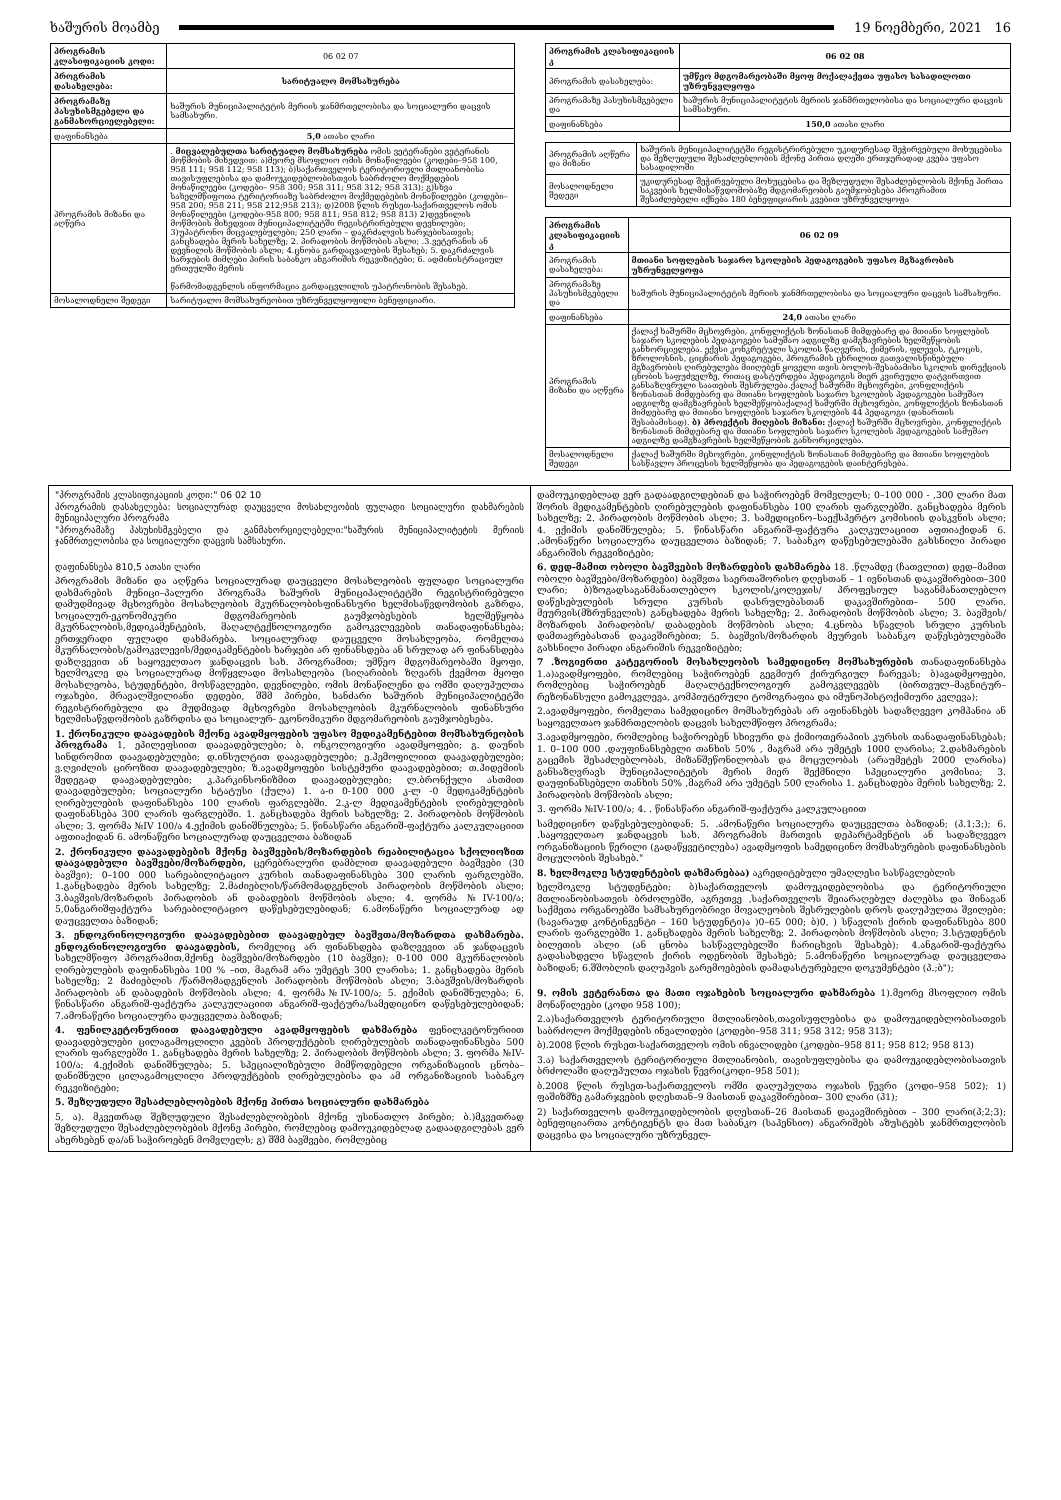ხაშურის მოამბე 19 ნოემბერი, 2021 16
| პროგრამის კლასიფიკაციის კოდი: | 06 02 07 |
| პროგრამის დასახელება: | სარიტუალო მომსახურება |
| პროგრამაზე პასუხისმგებელი და განმახორციელებელი: | ხაშურის მუნიციპალიტეტის მერიის ჯანმრთელობისა და სოციალური დაცვის სამსახური. |
| დაფინანსება | 5,0 ათასი ლარი |
| პროგრამის მიზანი და აღწერა | . მიცვალებულთა სარიტუალო მომსახურება ომის ვეტერანები ვეტერანის მოწმობის მიხედვით: ა)მეორე მსოფლიო ომის მონაწილეები (კოდები–958 100, 958 111; 958 112; 958 113); ბ)საქართველოს ტერიტორიული მთლიანობისა თავისუფლებისა და დამოუკიდებლობისთვის საბრძოლო მოქმედების მონაწილეები (კოდები– 958 300; 958 311; 958 312; 958 313); გ)სხვა სახელმწიფოთა ტერიტორიაზე საბრძოლო მოქმედებების მონაწილეები (კოდები–958 200; 958 211; 958 212;958 213); დ)2008 წლის რუსეთ-საქართველოს ომის მონაწილეები (კოდები-958 800; 958 811; 958 812; 958 813) 2)დევნილის მოწმობის მიხედვით მუნიციპალიტეტში რეგისტრირებული დევნილები; 3)უპატრონო მიცვალებულები; 250 ლარი – დაკრძალვის ხარჯებისათვის; განცხადება მერის სახელზე; 2. პირადობის მოწმობის ასლი; .3.ვეტერანის ან დევნილის მოწმობის ასლი; 4.ცნობა გარდაცვალების შესახებ; 5. დაკრძალვის ხარჯების მიმღები პირის საბანკო ანგარიშის რეკვიზიტები; 6. ადმინისტრაციულ ერთეულში მერის წარმომადგენლის ინფორმაცია გარდაცვლილის უპატრონობის შესახებ. |
| მოსალოდნელი შედეგი | სარიტუალო მომსახურეობით უზრუნველყოფილი ბენეფიციარი. |
| პროგრამის კლასიფიკაციის კ | 06 02 08 |
| --- | --- |
| პროგრამის დასახელება: | უმწეო მდგომარეობაში მყოფ მოქალაქეთა უფასო სასადილოთი უზრუნველყოფა |
| პროგრამაზე პასუხისმგებელი და | ხაშურის მუნიციპალიტეტის მერიის ჯანმრთელობისა და სოციალური დაცვის სამსახური. |
| დაფინანსება | 150,0 ათასი ლარი |
| პროგრამის აღწერა და მიზანი | ხაშურის მუნიციპალიტეტში რეგისტრირებული უკიდურესად შეჭირვებული მოხუცებისა და შეზღუდული შესაძლებლობის მქონე პირთა დღეში ერთჯერადად კვება უფასო სასადილოში |
| მოსალოდნელი შედეგი | უკიდურესად შეჭირვებული მოხუცებისა და შეზღუდული შესაძლებლობის მქონე პირთა საკვების ხელმისაწვდომობაზე მდგომარეობის გაუმჯობესება პროგრამით შესაძლებელი იქნება 180 ბენეფიციარის კვებით უზრუნველყოფა |
| პროგრამის კლასიფიკაციის კ | 06 02 09 |
| --- | --- |
| პროგრამის დასახელება: | მთიანი სოფლების საჯარო სკოლების პედაგოგების უფასო მგზავრობის უზრუნველყოფა |
| პროგრამაზე პასუხისმგებელი და | ხაშურის მუნიციპალიტეტის მერიის ჯანმრთელობისა და სოციალური დაცვის სამსახური. |
| დაფინანსება | 24,0 ათასი ლარი |
| პროგრამის მიზანი და აღწერა | ქალაქ ხაშურში მცხოვრები, კონფლიქტის ზონასთან მიმდებარე და მთიანი სოფლების საჯარო სკოლების პედაგოგები სამუშაო ადგილზე დამგზავრების ხელშეწყობის განხორციელება. ექვსი კონკრეტული სკოლის წაღვერის, ქიმერის, ფლევის, ტკოცის, ზროლოსნის, ციცნარის პედაგოგები, პროგრამის ცხრილით გათვალისწინებული მგზავრობის ღირებულება მიიღებენ ყოველი თვის ბოლოს-შესაბამისი სკოლის დირექციის ცნობის საფუძველზე, რითაც დასტურდება პედაგოგის მიერ კვირეული დატვირთვით განსაზღვრული საათების შესრულება.ქალაქ ხაშურში მცხოვრები, კონფლიქტის ზონასთან მიმდებარე და მთიანი სოფლების საჯარო სკოლების პედაგოგები სამუშაო ადგილზე დამგზავრების ხელშეწყობაქალაქ ხაშურში მცხოვრები, კონფლიქტის ზონასთან მიმდებარე და მთიანი სოფლების საჯარო სკოლების 44 პედაგოგი (დანართის შესაბამისად). ბ) პროექტის მიღების მიზანი: ქალაქ ხაშურში მცხოვრები, კონფლიქტის ზონასთან მიმდებარე და მთიანი სოფლების საჯარო სკოლების პედაგოგების სამუშაო ადგილზე დამგზავრების ხელშეწყობის განხორციელება. |
| მოსალოდნელი შედეგი | ქალაქ ხაშურში მცხოვრები, კონფლიქტის ზონასთან მიმდებარე და მთიანი სოფლების სასწავლო პროცესის ხელშეწყობა და პედაგოგების დაინტერესება. |
"პროგრამის კლასიფიკაციის კოდი:" 06 02 10
პროგრამის დასახელება: სოციალურად დაუცველი მოსახლეობის ფულადი სოციალური დახმარების მუნიციპალური პროგრამა
"პროგრამაზე პასუხისმგებელი და განმახორციელებელი:"ხაშურის მუნიციპალიტეტის მერიის ჯანმრთელობისა და სოციალური დაცვის სამსახური.
დაფინანსება 810,5 ათასი ლარი
პროგრამის მიზანი და აღწერა სოციალურად დაუცველი მოსახლეობის ფულადი სოციალური დახმარების მუნიცი–პალური პროგრამა ხაშურის მუნიციპალიტეტში რეგისტრირებული დამუდმივად მცხოვრები მოსახლეობის მკურნალობისფინანსური ხელმისაწვდომობის გაზრდა, სოციალურ-ეკონომიკური მდგომარეობის გაუმჯობესების ხელშეწყობა მკურნალობის,მედიკამენტების, მაღალტექნოლოგიური გამოკვლევების თანადაფინანსება; ერთჯერადი ფულადი დახმარება. სოციალურად დაუცველი მოსახლეობა, რომელთა მკურნალობის/გამოკვლევის/მედიკამენტების ხარჯები არ ფინანსდება ან სრულად არ ფინანსდება დაზღვევით ან საყოველთაო ჯანდაცვის სახ. პროგრამით; უმწეო მდგომარეობაში მყოფი, ხელმოკლე და სოციალურად მოწყვლადი მოსახლეობა (სიღარიბის ზღვარს ქვემოთ მყოფი მოსახლეობა, სტუდენტები, მოსწავლეები, დევნილები, ომის მონაწილენი და ომში დაღუპულთა ოჯახები, მრავალშვილიანი დედები, შშმ პირები, ხანძარი ხაშურის მუნიციპალიტეტში რეგისტრირებული და მუდმივად მცხოვრები მოსახლეობის მკურნალობის ფინანსური ხელმისაწვდომობის გაზრდისა და სოციალურ- ეკონომიკური მდგომარეობის გაუმჯობესება.
1. ქრონიკული დაავადების მქონე ავადმყოფების უფასო მედიკამენტებით მომსახურეობის პროგრამა 1, ეპილეფსიით დაავადებულები; ბ. ონკოლოგიური ავადმყოფები; გ. დაუნის სინდრომით დაავადებულები; დ.ინსულტით დაავადებულები; ე.ჰემოფილიით დაავადებულები; ვ.ღვიძლის ციროზით დაავადებულები; ზ.ავადმყოფები სისტემური დაავადებებით; თ.ჰიდემიის შედეგად დაავადებულები; კ.პარკინსონიზმით დაავადებულები; ლ.ბრონქული ასთმით დაავადებულები; სოციალური სტატუსი (ქულა) 1. ა-ი 0-100 000 კ-ლ -0 მედიკამენტების ღირებულების დაფინანსება 100 ლარის ფარგლებში. 2.კ-ლ მედიკამენტების ღირებულების დაფინანსება 300 ლარის ფარგლებში. 1. განცხადება მერის სახელზე; 2. პირადობის მოწმობის ასლი; 3. ფორმა №IV 100/ა 4.ექიმის დანიშნულება; 5. წინასწარი ანგარიშ-ფაქტურა კალკულაციით აფთიაქიდან 6. ამონაწერი სოციალურად დაუცველთა ბაზიდან
2. ქრონიკული დაავადებების მქონე ბავშვების/მოზარდების რეაბილიტაცია სქოლიოზით დაავადებული ბავშვები/მოზარდები, ცერებრალური დამბლით დაავადებული ბავშვები (30 ბავშვი); 0–100 000 სარეაბილიტაციო კურსის თანადაფინანსება 300 ლარის ფარგლებში. 1.განცხადება მერის სახელზე; 2.მაძიებლის/წარმომადგენლის პირადობის მოწმობის ასლი; 3.ბავშვის/მოზარდის პირადობის ან დაბადების მოწმობის ასლი; 4. ფორმა №IV-100/ა; 5,0ანგარიშფაქტურა სარეაბილიტაციო დაწესებულებიდან; 6.ამონაწერი სოციალურად ად დაუცველთა ბაზიდან;
3. ენდოკრინოლოგიური დაავადებებით დაავადებულ ბავშვთა/მოზარდთა დახმარება. ენდოკრინოლოგიური დაავადების, რომელიც არ ფინანსდება დაზღვევით ან ჯანდაცვის სახელმწიფო პროგრამით,მქონე ბავშვები/მოზარდები (10 ბავშვი); 0-100 000 მკურნალობის ღირებულების დაფინანსება 100 % –ით, მაგრამ არა უმეტეს 300 ლარისა; 1. განცხადება მერის სახელზე; 2 მაძიებლის /წარმომადგენლის პირადობის მოწმობის ასლი; 3.ბავშვის/მოზარდის პირადობის ან დაბადების მოწმობის ასლი; 4. ფორმა№IV-100/ა; 5. ექიმის დანიშნულება; 6. წინასწარი ანგარიშ-ფაქტურა კალკულაციით ანგარიშ-ფაქტურა/სამედიცინო დაწესებულებიდან; 7.ამონაწერი სოციალურა დაუცველთა ბაზიდან;
4. ფენილკეტონურიით დაავადებული ავადმყოფების დახმარება ფენილკეტონურიით დაავადებულები ცილაგამოცლილი კვების პროდუქტების ღირებულების თანადაფინანსება 500 ლარის ფარგლებში 1. განცხადება მერის სახელზე; 2. პირადობის მოწმობის ასლი; 3. ფორმა №IV-100/ა; 4.ექიმის დანიშნულება; 5. სპეციალიზებული მიმწოდებელი ორგანიზაციის ცნობა–დანიშნული ცილაგამოცლილი პროდუქტების ღირებულებისა და ამ ორგანიზაციის საბანკო რეკვიზიტები;
5. შეზღუდული შესაძლებლობების მქონე პირთა სოციალური დახმარება
5, ა). მკვეთრად შეზღუდული შესაძლებლობების მქონე უსინათლო პირები; ბ.)მკვეთრად შეზღუდული შესაძლებლობების მქონე პირები, რომლებიც დამოუკიდებლად გადაადგილებას ვერ ახერხებენ და/ან საჭიროებენ მომვლელს; გ) შშმ ბავშვები, რომლებიც
დამოუკიდებლად ვერ გადაადგილდებიან და საჭიროებენ მომვლელს; 0–100 000 - ,300 ლარი მათ შორის მედიკამენტების ღირებულების დაფინანსება 100 ლარის ფარგლებში. განცხადება მერის სახელზე; 2. პირადობის მოწმობის ასლი; 3. სამედიცინო–საექსპერტო კომისიის დასკვნის ასლი; 4. ექიმის დანიშნულება; 5. წინასწარი ანგარიშ-ფაქტურა კალკულაციით აფთიაქიდან 6. .ამონაწერი სოციალურა დაუცველთა ბაზიდან; 7. საბანკო დაწესებულებაში გახსნილი პირადი ანგარიშის რეკვიზიტები;
6. დედ-მამით ობოლი ბავშვების მოზარდების დახმარება 18. .წლამდე (ჩათვლით) დედ–მამით ობოლი ბავშვები/მოზარდები) ბავშვთა საერთაშორისო დღესთან – 1 ივნისთან დაკავშირებით–300 ლარი; ბ)ზოგადსაგანმანათლებლო სკოლის/კოლეჯის/ პროფესიულ საგანმანათლებლო დაწესებულების სრული კურსის დასრულებასთან დაკავშირებით– 500 ლარი. მეურვის(მზრუნველის) განცხადება მერის სახელზე; 2. პირადობის მოწმობის ასლი; 3. ბავშვის/მოზარდის პირადობის/ დაბადების მოწმობის ასლი; 4.ცნობა სწავლის სრული კურსის დამთავრებასთან დაკავშირებით; 5. ბავშვის/მოზარდის მეურვის საბანკო დაწესებულებაში გახსნილი პირადი ანგარიშის რეკვიზიტები;
7 .ზოგიერთი კატეგორიის მოსახლეობის სამედიცინო მომსახურების თანადაფინანსება 1.ა)ავადმყოფები, რომლებიც საჭიროებენ გეგმიურ ქირურგიულ ჩარევას; ბ)ავადმყოფები, რომლებიც საჭიროებენ მაღალტექნოლოგიურ გამოკვლევებს (ბირთვულ–მაგნიტურ–რეზონანსული გამოკვლევა, კომპიუტერული ტომოგრაფია და იმუნოჰისტოქიმიური კვლევა);
2.ავადმყოფები, რომელთა სამედიცინო მომსახურებას არ აფინანსებს სადაზღვევო კომპანია ან საყოველთაო ჯანმრთელობის დაცვის სახელმწიფო პროგრამა;
3.ავადმყოფები, რომლებიც საჭიროებენ სხივური და ქიმიოთერაპიის კურსის თანადაფინანსებას; 1. 0–100 000 .დაუფინანსებელი თანხის 50% , მაგრამ არა უმეტეს 1000 ლარისა; 2.დახმარების გაცემის შესაძლებლობას, მიზანშეწონილობას და მოცულობას (არაუმეტეს 2000 ლარისა) განსაზღვრავს მუნიციპალიტეტის მერის მიერ შექმნილი სპეციალური კომისია; 3. დაუფინანსებელი თანხის 50% ,მაგრამ არა უმეტეს 500 ლარისა 1. განცხადება მერის სახელზე; 2. პირადობის მოწმობის ასლი;
3. ფორმა №IV-100/ა; 4. . წინასწარი ანგარიშ-ფაქტურა კალკულაციით
სამედიცინო დაწესებულებიდან; 5. .ამონაწერი სოციალურა დაუცველთა ბაზიდან; (პ.1;3;); 6. .საყოველთაო ჯანდაცვის სახ. პროგრამის მართვის დეპარტამენტის ან სადაზღვევო ორგანიზაციის წერილი (გადაწყვეტილება) ავადმყოფის სამედიცინო მომსახურების დაფინანსების მოცულობის შესახებ."
8. ხელმოკლე სტუდენტების დახმარებაა) აკრედიტებული უმაღლესი სასწავლებლის
ხელმოკლე სტუდენტები; ბ)საქართველოს დამოუკიდებლობისა და ტერიტორიული მთლიანობისათვის ბრძოლებში, აგრეთვე ,საქართველოს შეიარაღებულ ძალებსა და შინაგან საქმეთა ორგანოებში სამსახურეობრივი მოვალეობის შესრულების დროს დაღუპულთა შვილები; (სავარაუდ კონტინგენტი – 160 სტუდენტი)ა )0–65 000; ბ)0, ) სწავლის ქირის დაფინანსება 800 ლარის ფარგლებში 1. განცხადება მერის სახელზე; 2. პირადობის მოწმობის ასლი; 3.სტუდენტის ბილეთის ასლი (ან ცნობა სასწავლებელში ჩარიცხვის შესახებ); 4.ანგარიშ-ფაქტურა გადასახდელი სწავლის ქირის ოდენობის შესახებ; 5.ამონაწერი სოციალურად დაუცველთა ბაზიდან; 6.შშობლის დაღუპვის გარემოებების დამადასტურებელი დოკუმენტები (პ.;ბ");
9. ომის ვეტერანთა და მათი ოჯახების სოციალური დახმარება 1).მეორე მსოფლიო ომის მონაწილეები (კოდი 958 100);
2.ა)საქართველოს ტერიტორიული მთლიანობის,თავისუფლებისა და დამოუკიდებლობისათვის საბრძოლო მოქმედების ინვალიდები (კოდები–958 311; 958 312; 958 313);
ბ).2008 წლის რუსეთ-საქართველოს ომის ინვალიდები (კოდები–958 811; 958 812; 958 813)
3.ა) საქართველოს ტერიტორიული მთლიანობის, თავისუფლებისა და დამოუკიდებლობისათვის ბრძოლაში დაღუპულთა ოჯახის წევრი(კოდი–958 501);
ბ.2008 წლის რუსეთ-საქართველოს ომში დაღუპულთა ოჯახის წევრი (კოდი–958 502); 1) ფაშიზმზე გამარჯვების დღესთან–9 მაისთან დაკავშირებით– 300 ლარი (პ1);
2) საქართველოს დამოუკიდებლობის დღესთან–26 მაისთან დაკავშირებით – 300 ლარი(პ;2;3); ბენეფიციართა კონტიგენტს და მათ საბანკო (საპენსიო) ანგარიშებს აზუსტებს ჯანმრთელობის დაცვისა და სოციალური უზრუნველ-